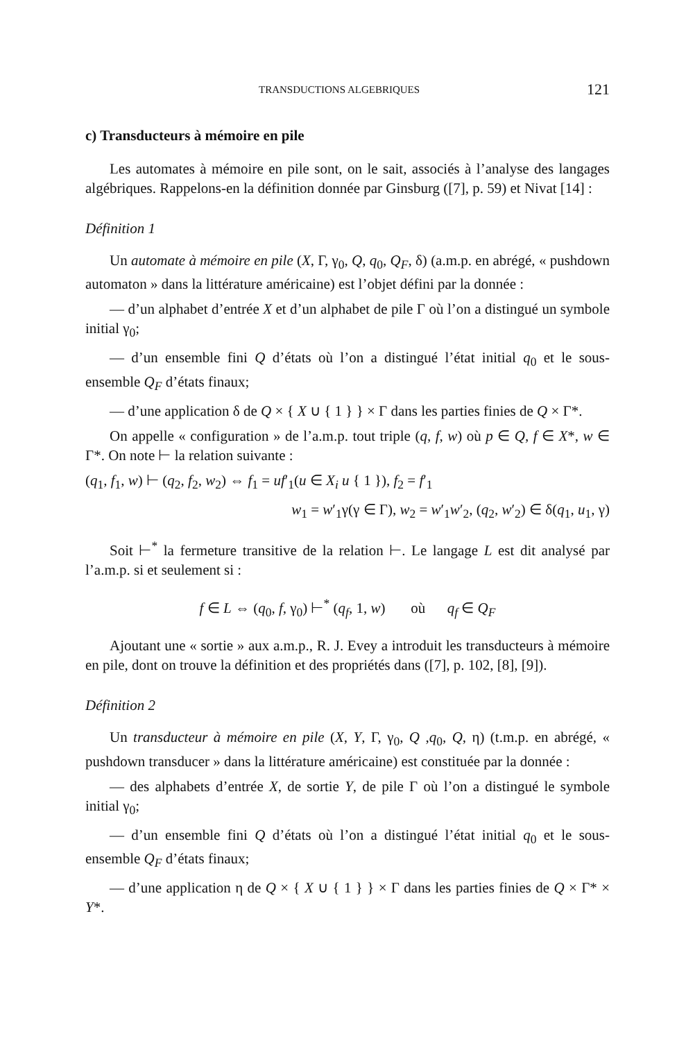TRANSDUCTIONS ALGEBRIQUES 121
c) Transducteurs à mémoire en pile
Les automates à mémoire en pile sont, on le sait, associés à l’analyse des langages algébriques. Rappelons-en la définition donnée par Ginsburg ([7], p. 59) et Nivat [14] :
Définition 1
Un automate à mémoire en pile (X, Γ, γ<sub>0</sub>, Q, q<sub>0</sub>, Q<sub>F</sub>, δ) (a.m.p. en abrégé, « pushdown automaton » dans la littérature américaine) est l’objet défini par la donnée :
— d’un alphabet d’entrée X et d’un alphabet de pile Γ où l’on a distingué un symbole initial γ<sub>0</sub>;
— d’un ensemble fini Q d’états où l’on a distingué l’état initial q<sub>0</sub> et le sous-ensemble Q<sub>F</sub> d’états finaux;
— d’une application δ de Q × { X ∪ { 1 } } × Γ dans les parties finies de Q × Γ*.
On appelle « configuration » de l’a.m.p. tout triple (q, f, w) où p ∈ Q, f ∈ X*, w ∈ Γ*. On note ⊢ la relation suivante :
(q<sub>1</sub>, f<sub>1</sub>, w) ⊢ (q<sub>2</sub>, f<sub>2</sub>, w<sub>2</sub>) ⇔ f<sub>1</sub> = uf′<sub>1</sub>(u ∈ X<sub>i</sub> u { 1 }), f<sub>2</sub> = f′<sub>1</sub>
w<sub>1</sub> = w′<sub>1</sub>γ(γ ∈ Γ), w<sub>2</sub> = w′<sub>1</sub>w′<sub>2</sub>, (q<sub>2</sub>, w′<sub>2</sub>) ∈ δ(q<sub>1</sub>, u<sub>1</sub>, γ)
Soit ⊢<sup>*</sup> la fermeture transitive de la relation ⊢. Le langage L est dit analysé par l’a.m.p. si et seulement si :
f ∈ L ⇔ (q<sub>0</sub>, f, γ<sub>0</sub>) ⊢<sup>*</sup> (q<sub>f</sub>, 1, w) où q<sub>f</sub> ∈ Q<sub>F</sub>
Ajoutant une « sortie » aux a.m.p., R. J. Evey a introduit les transducteurs à mémoire en pile, dont on trouve la définition et des propriétés dans ([7], p. 102, [8], [9]).
Définition 2
Un transducteur à mémoire en pile (X, Y, Γ, γ<sub>0</sub>, Q ,q<sub>0</sub>, Q, η) (t.m.p. en abrégé, « pushdown transducer » dans la littérature américaine) est constituée par la donnée :
— des alphabets d’entrée X, de sortie Y, de pile Γ où l’on a distingué le symbole initial γ<sub>0</sub>;
— d’un ensemble fini Q d’états où l’on a distingué l’état initial q<sub>0</sub> et le sous-ensemble Q<sub>F</sub> d’états finaux;
— d’une application η de Q × { X ∪ { 1 } } × Γ dans les parties finies de Q × Γ* × Y*.